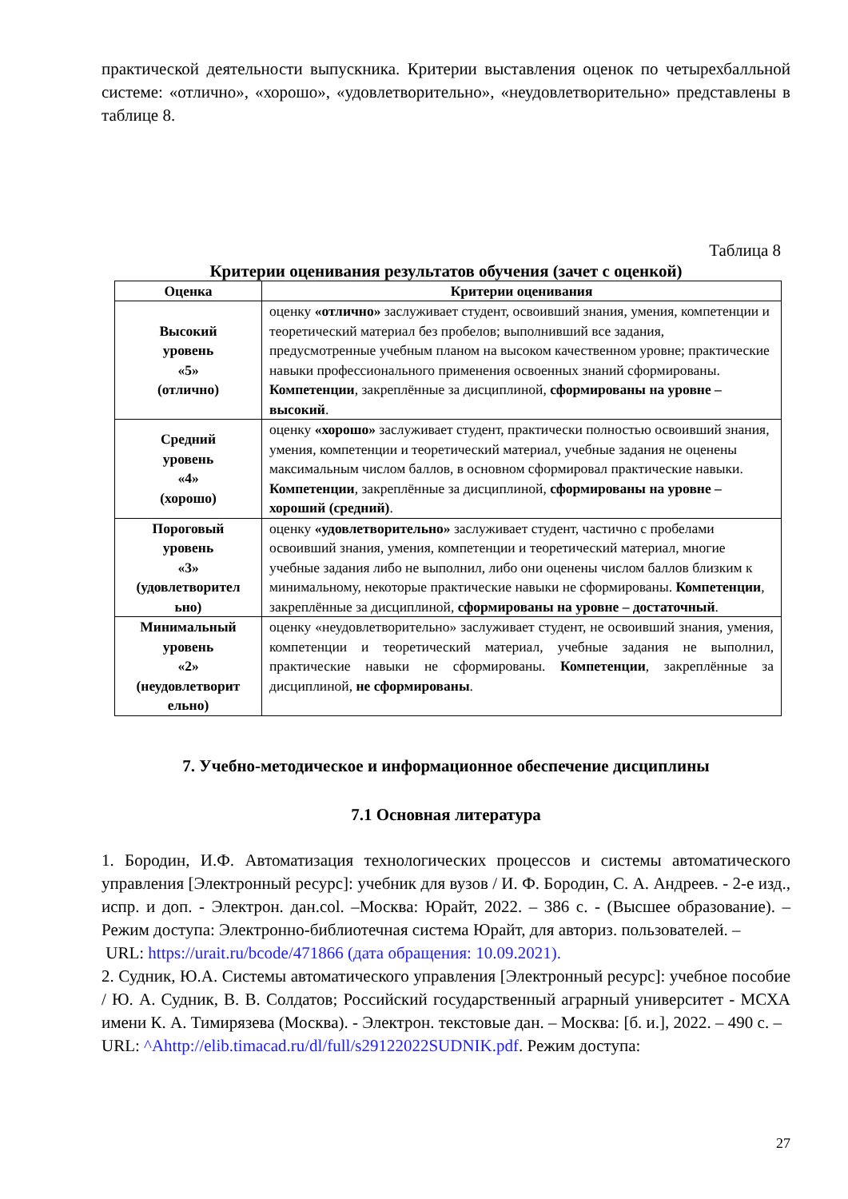практической деятельности выпускника. Критерии выставления оценок по четырехбалльной системе: «отлично», «хорошо», «удовлетворительно», «неудовлетворительно» представлены в таблице 8.
Таблица 8
Критерии оценивания результатов обучения (зачет с оценкой)
| Оценка | Критерии оценивания |
| --- | --- |
| Высокий уровень «5» (отлично) | оценку «отлично» заслуживает студент, освоивший знания, умения, компетенции и теоретический материал без пробелов; выполнивший все задания, предусмотренные учебным планом на высоком качественном уровне; практические навыки профессионального применения освоенных знаний сформированы. Компетенции , закреплённые за дисциплиной, сформированы на уровне – высокий . |
| Средний уровень «4» (хорошо) | оценку «хорошо» заслуживает студент, практически полностью освоивший знания, умения, компетенции и теоретический материал, учебные задания не оценены максимальным числом баллов, в основном сформировал практические навыки. Компетенции , закреплённые за дисциплиной, сформированы на уровне – хороший (средний) . |
| Пороговый уровень «3» (удовлетворител ьно) | оценку «удовлетворительно» заслуживает студент, частично с пробелами освоивший знания, умения, компетенции и теоретический материал, многие учебные задания либо не выполнил, либо они оценены числом баллов близким к минимальному, некоторые практические навыки не сформированы. Компетенции , закреплённые за дисциплиной, сформированы на уровне – достаточный . |
| Минимальный уровень «2» (неудовлетворит ельно) | оценку «неудовлетворительно» заслуживает студент, не освоивший знания, умения, компетенции и теоретический материал, учебные задания не выполнил, практические навыки не сформированы. Компетенции , закреплённые за дисциплиной, не сформированы . |
7. Учебно-методическое и информационное обеспечение дисциплины
7.1 Основная литература
1. Бородин, И.Ф. Автоматизация технологических процессов и системы автоматического управления [Электронный ресурс]: учебник для вузов / И. Ф. Бородин, С. А. Андреев. - 2-е изд., испр. и доп. - Электрон. дан.col. –Москва: Юрайт, 2022. – 386 с. - (Высшее образование). – Режим доступа: Электронно-библиотечная система Юрайт, для авториз. пользователей. –
URL: https://urait.ru/bcode/471866 (дата обращения: 10.09.2021).
2. Судник, Ю.А. Системы автоматического управления [Электронный ресурс]: учебное пособие / Ю. А. Судник, В. В. Солдатов; Российский государственный аграрный университет - МСХА имени К. А. Тимирязева (Москва). - Электрон. текстовые дан. – Москва: [б. и.], 2022. – 490 с. –
URL: ^Ahttp://elib.timacad.ru/dl/full/s29122022SUDNIK.pdf. Режим доступа:
27